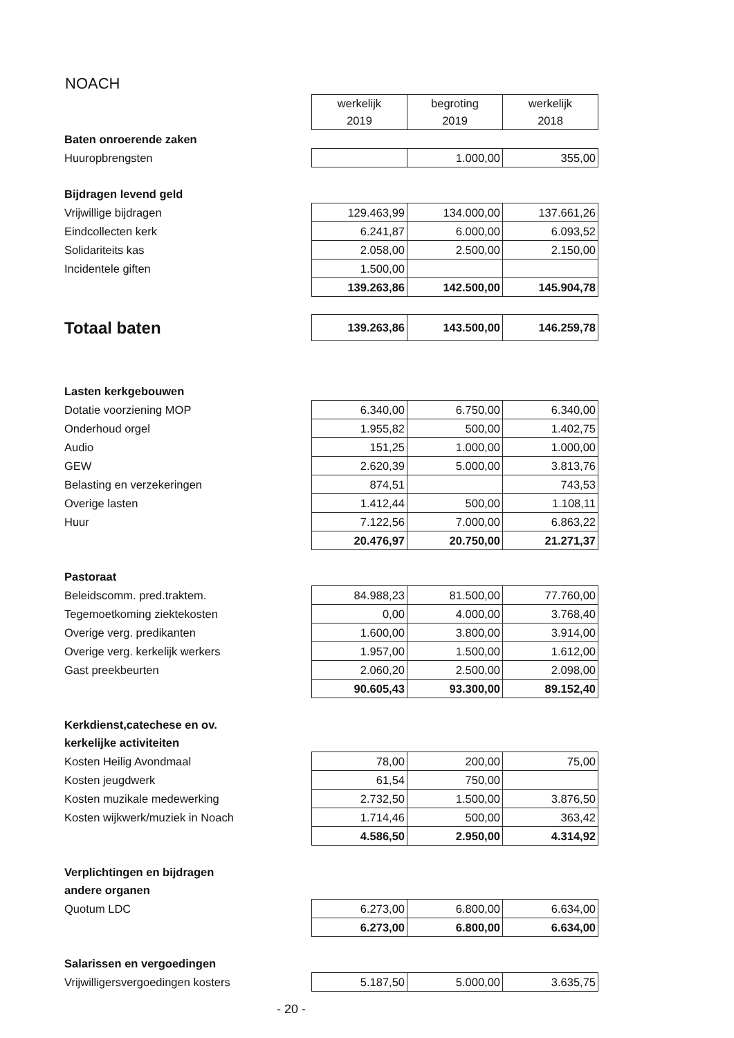NOACH
| | werkelijk 2019 | begroting 2019 | werkelijk 2018 |
| Baten onroerende zaken | | | |
| Huuropbrengsten | | 1.000,00 | 355,00 |
| Bijdragen levend geld | | | |
| Vrijwillige bijdragen | 129.463,99 | 134.000,00 | 137.661,26 |
| Eindcollecten kerk | 6.241,87 | 6.000,00 | 6.093,52 |
| Solidariteits kas | 2.058,00 | 2.500,00 | 2.150,00 |
| Incidentele giften | 1.500,00 | | |
| | 139.263,86 | 142.500,00 | 145.904,78 |
| Totaal baten | 139.263,86 | 143.500,00 | 146.259,78 |
| Lasten kerkgebouwen | | | |
| Dotatie voorziening MOP | 6.340,00 | 6.750,00 | 6.340,00 |
| Onderhoud orgel | 1.955,82 | 500,00 | 1.402,75 |
| Audio | 151,25 | 1.000,00 | 1.000,00 |
| GEW | 2.620,39 | 5.000,00 | 3.813,76 |
| Belasting en verzekeringen | 874,51 | | 743,53 |
| Overige lasten | 1.412,44 | 500,00 | 1.108,11 |
| Huur | 7.122,56 | 7.000,00 | 6.863,22 |
| | 20.476,97 | 20.750,00 | 21.271,37 |
| Pastoraat | | | |
| Beleidscomm. pred.traktem. | 84.988,23 | 81.500,00 | 77.760,00 |
| Tegemoetkoming ziektekosten | 0,00 | 4.000,00 | 3.768,40 |
| Overige verg. predikanten | 1.600,00 | 3.800,00 | 3.914,00 |
| Overige verg. kerkelijk werkers | 1.957,00 | 1.500,00 | 1.612,00 |
| Gast preekbeurten | 2.060,20 | 2.500,00 | 2.098,00 |
| | 90.605,43 | 93.300,00 | 89.152,40 |
| Kerkdienst,catechese en ov. | | | |
| kerkelijke activiteiten | | | |
| Kosten Heilig Avondmaal | 78,00 | 200,00 | 75,00 |
| Kosten jeugdwerk | 61,54 | 750,00 | |
| Kosten muzikale medewerking | 2.732,50 | 1.500,00 | 3.876,50 |
| Kosten wijkwerk/muziek in Noach | 1.714,46 | 500,00 | 363,42 |
| | 4.586,50 | 2.950,00 | 4.314,92 |
| Verplichtingen en bijdragen | | | |
| andere organen | | | |
| Quotum LDC | 6.273,00 | 6.800,00 | 6.634,00 |
| | 6.273,00 | 6.800,00 | 6.634,00 |
| Salarissen en vergoedingen | | | |
| Vrijwilligersvergoedingen kosters | 5.187,50 | 5.000,00 | 3.635,75 |
- 20 -